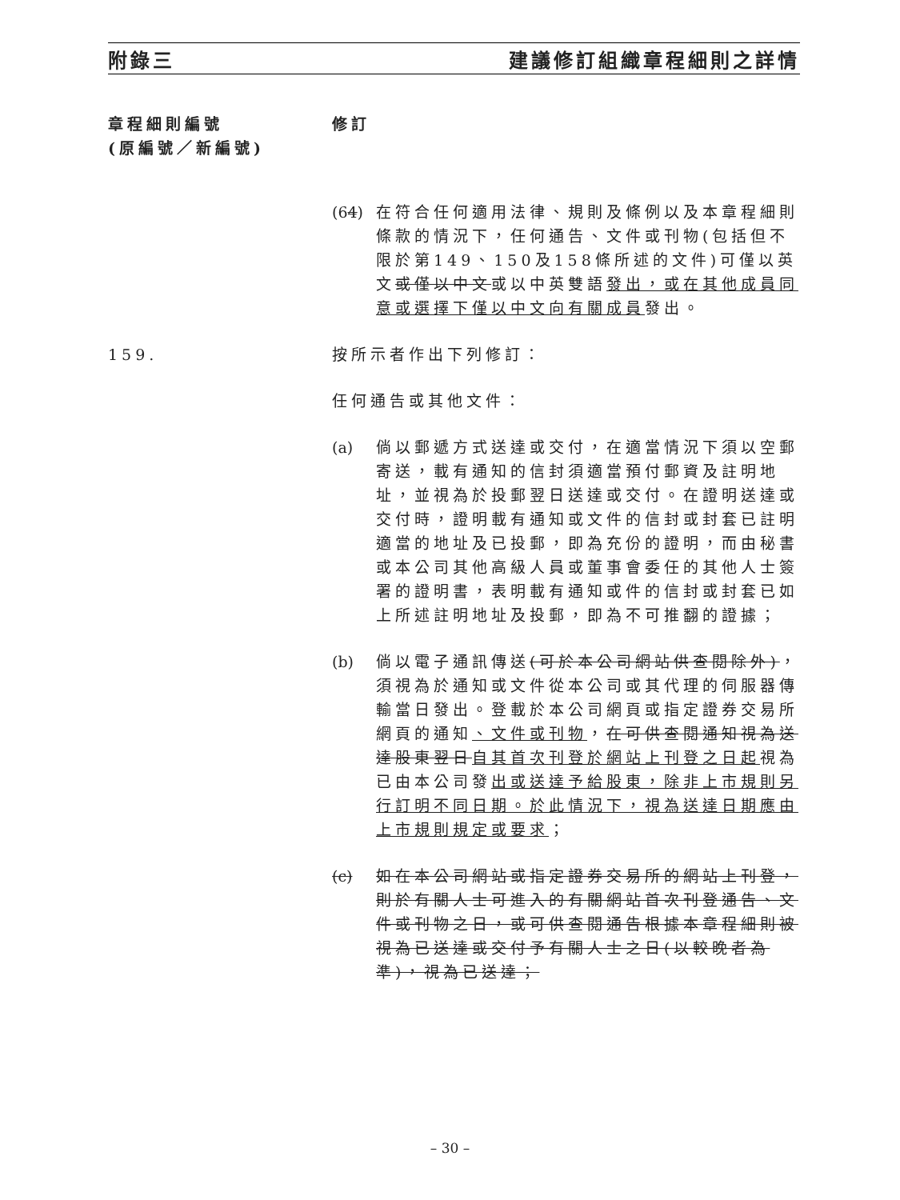附錄三 建議修訂組織章程細則之詳情
章程細則編號
(原編號／新編號)
修訂
(64)
在符合任何適用法律、規則及條例以及本章程細則條款的情況下，任何通告、文件或刊物(包括但不限於第149、150及158條所述的文件)可僅以英文或僅以中文或以中英雙語發出，或在其他成員同意或選擇下僅以中文向有關成員發出。
159. 按所示者作出下列修訂：
任何通告或其他文件：
(a) 倘以郵遞方式送達或交付，在適當情況下須以空郵寄送，載有通知的信封須適當預付郵資及註明地址，並視為於投郵翌日送達或交付。在證明送達或交付時，證明載有通知或文件的信封或封套已註明適當的地址及已投郵，即為充份的證明，而由秘書或本公司其他高級人員或董事會委任的其他人士簽署的證明書，表明載有通知或件的信封或封套已如上所述註明地址及投郵，即為不可推翻的證據；
(b) 倘以電子通訊傳送(可於本公司網站供查閱除外)，須視為於通知或文件從本公司或其代理的伺服器傳輸當日發出。登載於本公司網頁或指定證券交易所網頁的通知、文件或刊物，在可供查閱通知視為送達股東翌日自其首次刊登於網站上刊登之日起視為已由本公司發出或送達予給股東，除非上市規則另行訂明不同日期。於此情況下，視為送達日期應由上市規則規定或要求；
(c) 如在本公司網站或指定證券交易所的網站上刊登，則於有關人士可進入的有關網站首次刊登通告、文件或刊物之日，或可供查閱通告根據本章程細則被視為已送達或交付予有關人士之日(以較晚者為準)，視為已送達；
– 30 –